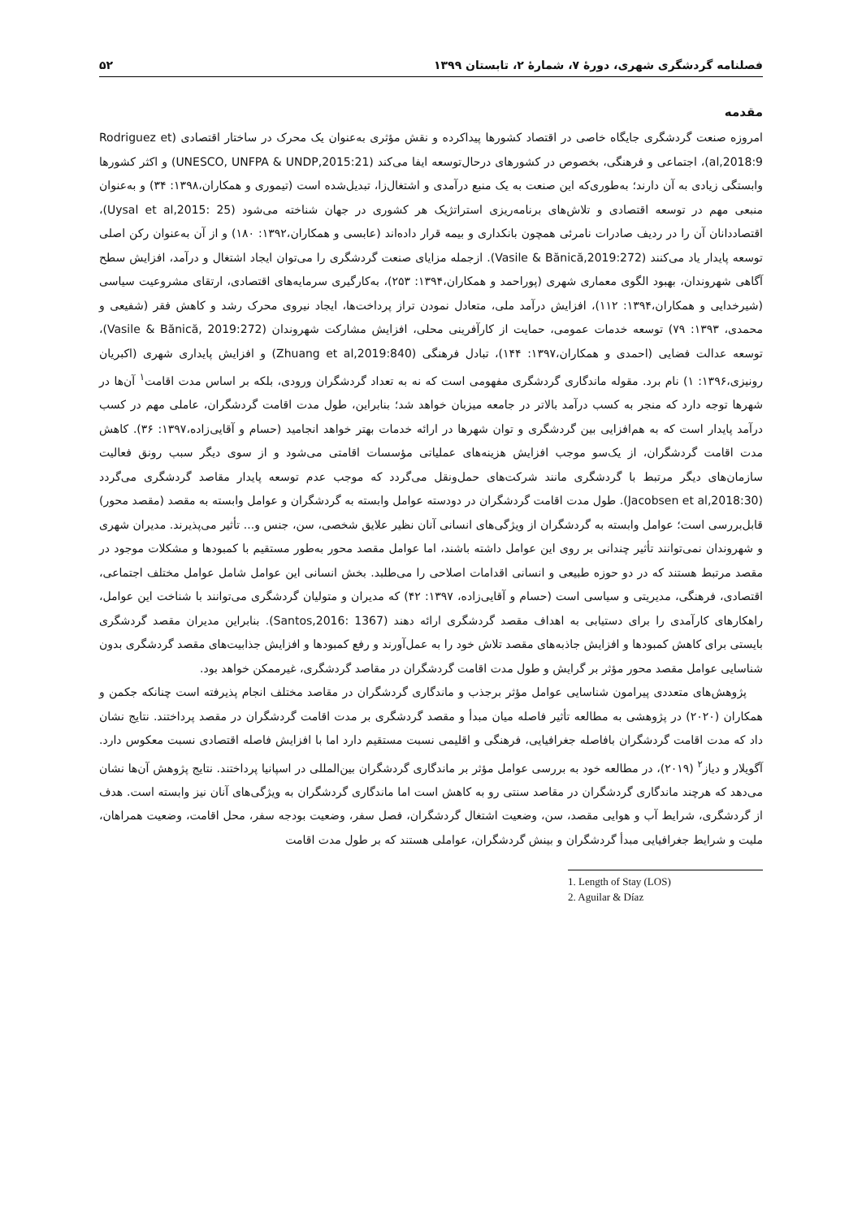فصلنامه گردشگری شهری، دورهٔ ۷، شمارهٔ ۲، تابستان ۱۳۹۹ ۵۲
مقدمه
امروزه صنعت گردشگری جایگاه خاصی در اقتصاد کشورها پیداکرده و نقش مؤثری به‌عنوان یک محرک در ساختار اقتصادی (Rodriguez et al,2018:9)، اجتماعی و فرهنگی، بخصوص در کشورهای درحال‌توسعه ایفا می‌کند (UNESCO, UNFPA & UNDP,2015:21) و اکثر کشورها وابستگی زیادی به آن دارند؛ به‌طوری‌که این صنعت به یک منبع درآمدی و اشتغال‌زا، تبدیل‌شده است (تیموری و همکاران،۱۳۹۸: ۳۴) و به‌عنوان منبعی مهم در توسعه اقتصادی و تلاش‌های برنامه‌ریزی استراتژیک هر کشوری در جهان شناخته می‌شود (Uysal et al,2015: 25)، اقتصاددانان آن را در ردیف صادرات نامرئی همچون بانکداری و بیمه قرار داده‌اند (عابسی و همکاران،۱۳۹۲: ۱۸۰) و از آن به‌عنوان رکن اصلی توسعه پایدار یاد می‌کنند (Vasile & Bănică,2019:272). ازجمله مزایای صنعت گردشگری را می‌توان ایجاد اشتغال و درآمد، افزایش سطح آگاهی شهروندان، بهبود الگوی معماری شهری (پوراحمد و همکاران،۱۳۹۴: ۲۵۳)، به‌کارگیری سرمایه‌های اقتصادی، ارتقای مشروعیت سیاسی (شیرخدایی و همکاران،۱۳۹۴: ۱۱۲)، افزایش درآمد ملی، متعادل نمودن تراز پرداخت‌ها، ایجاد نیروی محرک رشد و کاهش فقر (شفیعی و محمدی، ۱۳۹۳: ۷۹) توسعه خدمات عمومی، حمایت از کارآفرینی محلی، افزایش مشارکت شهروندان (Vasile & Bănică, 2019:272)، توسعه عدالت فضایی (احمدی و همکاران،۱۳۹۷: ۱۴۴)، تبادل فرهنگی (Zhuang et al,2019:840) و افزایش پایداری شهری (اکبریان رونیزی،۱۳۹۶: ۱) نام برد. مقوله ماندگاری گردشگری مفهومی است که نه به تعداد گردشگران ورودی، بلکه بر اساس مدت اقامت<sup>۱</sup> آن‌ها در شهرها توجه دارد که منجر به کسب درآمد بالاتر در جامعه میزبان خواهد شد؛ بنابراین، طول مدت اقامت گردشگران، عاملی مهم در کسب درآمد پایدار است که به هم‌افزایی بین گردشگری و توان شهرها در ارائه خدمات بهتر خواهد انجامید (حسام و آقایی‌زاده،۱۳۹۷: ۳۶). کاهش مدت اقامت گردشگران، از یک‌سو موجب افزایش هزینه‌های عملیاتی مؤسسات اقامتی می‌شود و از سوی دیگر سبب رونق فعالیت سازمان‌های دیگر مرتبط با گردشگری مانند شرکت‌های حمل‌ونقل می‌گردد که موجب عدم توسعه پایدار مقاصد گردشگری می‌گردد (Jacobsen et al,2018:30). طول مدت اقامت گردشگران در دودسته عوامل وابسته به گردشگران و عوامل وابسته به مقصد (مقصد محور) قابل‌بررسی است؛ عوامل وابسته به گردشگران از ویژگی‌های انسانی آنان نظیر علایق شخصی، سن، جنس و... تأثیر می‌پذیرند. مدیران شهری و شهروندان نمی‌توانند تأثیر چندانی بر روی این عوامل داشته باشند، اما عوامل مقصد محور به‌طور مستقیم با کمبودها و مشکلات موجود در مقصد مرتبط هستند که در دو حوزه طبیعی و انسانی اقدامات اصلاحی را می‌طلبد. بخش انسانی این عوامل شامل عوامل مختلف اجتماعی، اقتصادی، فرهنگی، مدیریتی و سیاسی است (حسام و آقایی‌زاده، ۱۳۹۷: ۴۲) که مدیران و متولیان گردشگری می‌توانند با شناخت این عوامل، راهکارهای کارآمدی را برای دستیابی به اهداف مقصد گردشگری ارائه دهند (Santos,2016: 1367). بنابراین مدیران مقصد گردشگری بایستی برای کاهش کمبودها و افزایش جاذبه‌های مقصد تلاش خود را به عمل‌آورند و رفع کمبودها و افزایش جذابیت‌های مقصد گردشگری بدون شناسایی عوامل مقصد محور مؤثر بر گرایش و طول مدت اقامت گردشگران در مقاصد گردشگری، غیرممکن خواهد بود.
پژوهش‌های متعددی پیرامون شناسایی عوامل مؤثر برجذب و ماندگاری گردشگران در مقاصد مختلف انجام پذیرفته است چنانکه جکمن و همکاران (۲۰۲۰) در پژوهشی به مطالعه تأثیر فاصله میان مبدأ و مقصد گردشگری بر مدت اقامت گردشگران در مقصد پرداختند. نتایج نشان داد که مدت اقامت گردشگران بافاصله جغرافیایی، فرهنگی و اقلیمی نسبت مستقیم دارد اما با افزایش فاصله اقتصادی نسبت معکوس دارد. آگویلار و دیاز<sup>۲</sup> (۲۰۱۹)، در مطالعه خود به بررسی عوامل مؤثر بر ماندگاری گردشگران بین‌المللی در اسپانیا پرداختند. نتایج پژوهش آن‌ها نشان می‌دهد که هرچند ماندگاری گردشگران در مقاصد سنتی رو به کاهش است اما ماندگاری گردشگران به ویژگی‌های آنان نیز وابسته است. هدف از گردشگری، شرایط آب و هوایی مقصد، سن، وضعیت اشتغال گردشگران، فصل سفر، وضعیت بودجه سفر، محل اقامت، وضعیت همراهان، ملیت و شرایط جغرافیایی مبدأ گردشگران و بینش گردشگران، عواملی هستند که بر طول مدت اقامت
1. Length of Stay (LOS)
2. Aguilar & Díaz